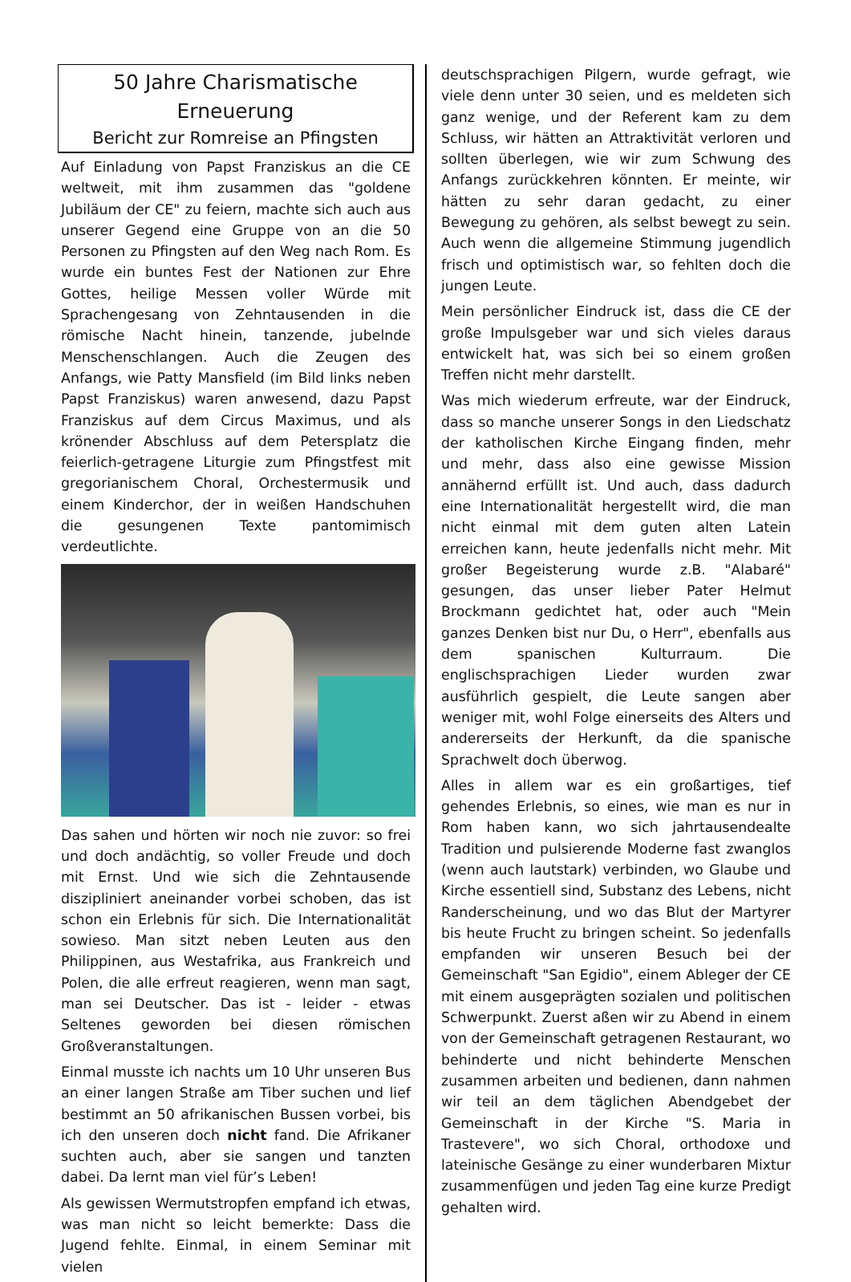50 Jahre Charismatische Erneuerung
Bericht zur Romreise an Pfingsten
Auf Einladung von Papst Franziskus an die CE weltweit, mit ihm zusammen das "goldene Jubiläum der CE" zu feiern, machte sich auch aus unserer Gegend eine Gruppe von an die 50 Personen zu Pfingsten auf den Weg nach Rom. Es wurde ein buntes Fest der Nationen zur Ehre Gottes, heilige Messen voller Würde mit Sprachengesang von Zehntausenden in die römische Nacht hinein, tanzende, jubelnde Menschenschlangen. Auch die Zeugen des Anfangs, wie Patty Mansfield (im Bild links neben Papst Franziskus) waren anwesend, dazu Papst Franziskus auf dem Circus Maximus, und als krönender Abschluss auf dem Petersplatz die feierlich-getragene Liturgie zum Pfingstfest mit gregorianischem Choral, Orchestermusik und einem Kinderchor, der in weißen Handschuhen die gesungenen Texte pantomimisch verdeutlichte.
Das sahen und hörten wir noch nie zuvor: so frei und doch andächtig, so voller Freude und doch mit Ernst. Und wie sich die Zehntausende diszipliniert aneinander vorbei schoben, das ist schon ein Erlebnis für sich. Die Internationalität sowieso. Man sitzt neben Leuten aus den Philippinen, aus Westafrika, aus Frankreich und Polen, die alle erfreut reagieren, wenn man sagt, man sei Deutscher. Das ist - leider - etwas Seltenes geworden bei diesen römischen Großveranstaltungen.
Einmal musste ich nachts um 10 Uhr unseren Bus an einer langen Straße am Tiber suchen und lief bestimmt an 50 afrikanischen Bussen vorbei, bis ich den unseren doch nicht fand. Die Afrikaner suchten auch, aber sie sangen und tanzten dabei. Da lernt man viel für’s Leben!
Als gewissen Wermutstropfen empfand ich etwas, was man nicht so leicht bemerkte: Dass die Jugend fehlte. Einmal, in einem Seminar mit vielen
deutschsprachigen Pilgern, wurde gefragt, wie viele denn unter 30 seien, und es meldeten sich ganz wenige, und der Referent kam zu dem Schluss, wir hätten an Attraktivität verloren und sollten überlegen, wie wir zum Schwung des Anfangs zurückkehren könnten. Er meinte, wir hätten zu sehr daran gedacht, zu einer Bewegung zu gehören, als selbst bewegt zu sein. Auch wenn die allgemeine Stimmung jugendlich frisch und optimistisch war, so fehlten doch die jungen Leute.
Mein persönlicher Eindruck ist, dass die CE der große Impulsgeber war und sich vieles daraus entwickelt hat, was sich bei so einem großen Treffen nicht mehr darstellt.
Was mich wiederum erfreute, war der Eindruck, dass so manche unserer Songs in den Liedschatz der katholischen Kirche Eingang finden, mehr und mehr, dass also eine gewisse Mission annähernd erfüllt ist. Und auch, dass dadurch eine Internationalität hergestellt wird, die man nicht einmal mit dem guten alten Latein erreichen kann, heute jedenfalls nicht mehr. Mit großer Begeisterung wurde z.B. "Alabaré" gesungen, das unser lieber Pater Helmut Brockmann gedichtet hat, oder auch "Mein ganzes Denken bist nur Du, o Herr", ebenfalls aus dem spanischen Kulturraum. Die englischsprachigen Lieder wurden zwar ausführlich gespielt, die Leute sangen aber weniger mit, wohl Folge einerseits des Alters und andererseits der Herkunft, da die spanische Sprachwelt doch überwog.
Alles in allem war es ein großartiges, tief gehendes Erlebnis, so eines, wie man es nur in Rom haben kann, wo sich jahrtausendealte Tradition und pulsierende Moderne fast zwanglos (wenn auch lautstark) verbinden, wo Glaube und Kirche essentiell sind, Substanz des Lebens, nicht Randerscheinung, und wo das Blut der Martyrer bis heute Frucht zu bringen scheint. So jedenfalls empfanden wir unseren Besuch bei der Gemeinschaft "San Egidio", einem Ableger der CE mit einem ausgeprägten sozialen und politischen Schwerpunkt. Zuerst aßen wir zu Abend in einem von der Gemeinschaft getragenen Restaurant, wo behinderte und nicht behinderte Menschen zusammen arbeiten und bedienen, dann nahmen wir teil an dem täglichen Abendgebet der Gemeinschaft in der Kirche "S. Maria in Trastevere", wo sich Choral, orthodoxe und lateinische Gesänge zu einer wunderbaren Mixtur zusammenfügen und jeden Tag eine kurze Predigt gehalten wird.